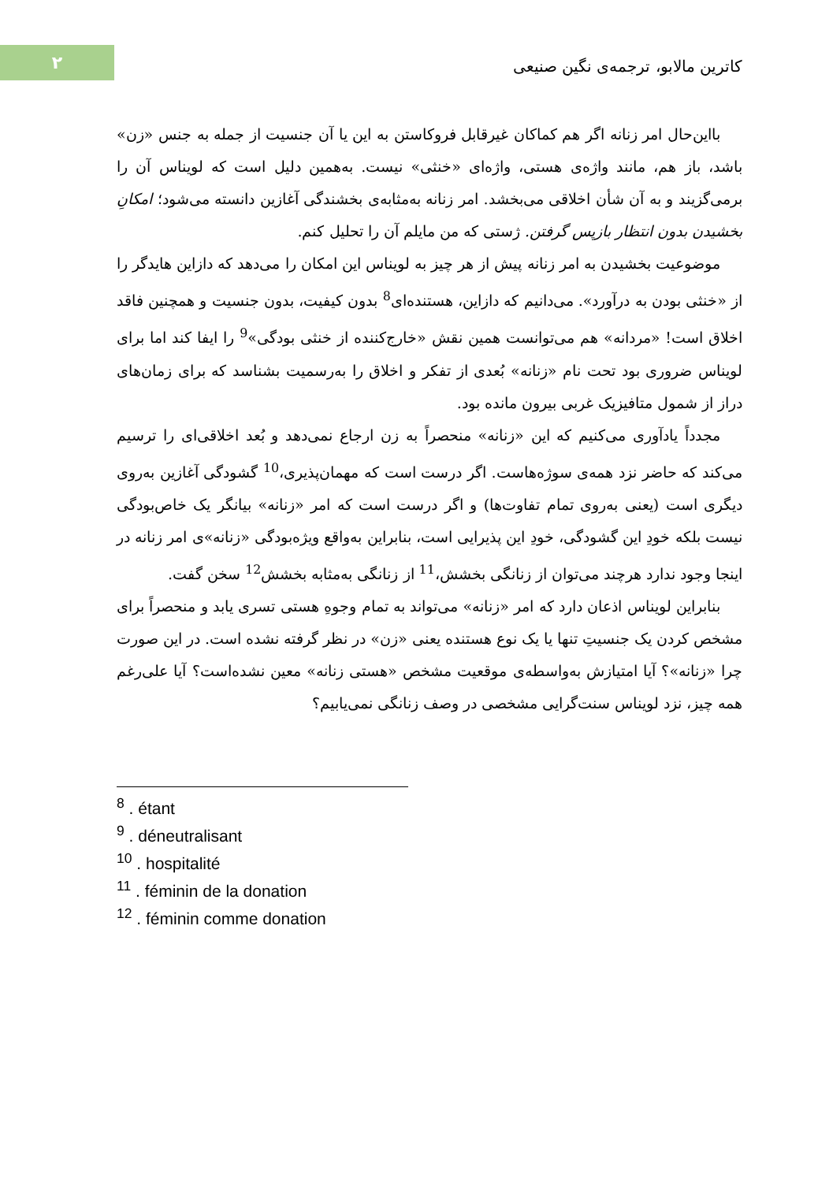۲
کاترین مالابو، ترجمه‌ی نگین صنیعی
بااین‌حال امر زنانه اگر هم کماکان غیرقابل فروکاستن به این یا آن جنسیت از جمله به جنس «زن» باشد، باز هم، مانند واژه‌ی هستی، واژه‌ای «خنثی» نیست. به‌همین دلیل است که لویناس آن را برمی‌گزیند و به آن شأن اخلاقی می‌بخشد. امر زنانه به‌مثابه‌ی بخشندگی آغازین دانسته می‌شود؛ امکانِ بخشیدن بدون انتظار بازپس گرفتن. ژستی که من مایلم آن را تحلیل کنم.
موضوعیت بخشیدن به امر زنانه پیش از هر چیز به لویناس این امکان را می‌دهد که دازاین هایدگر را از «خنثی بودن به درآورد». می‌دانیم که دازاین، هستنده‌ای<sup>8</sup> بدون کیفیت، بدون جنسیت و همچنین فاقد اخلاق است! «مردانه» هم می‌توانست همین نقش «خارج‌کننده از خنثی بودگی»<sup>9</sup> را ایفا کند اما برای لویناس ضروری بود تحت نام «زنانه» بُعدی از تفکر و اخلاق را به‌رسمیت بشناسد که برای زمان‌های دراز از شمول متافیزیک غربی بیرون مانده بود.
مجدداً یادآوری می‌کنیم که این «زنانه» منحصراً به زن ارجاع نمی‌دهد و بُعد اخلاقی‌ای را ترسیم می‌کند که حاضر نزد همه‌ی سوژه‌هاست. اگر درست است که مهمان‌پذیری،<sup>10</sup> گشودگی آغازین به‌روی دیگری است (یعنی به‌روی تمام تفاوت‌ها) و اگر درست است که امر «زنانه» بیانگر یک خاص‌بودگی نیست بلکه خودِ این گشودگی، خودِ این پذیرایی است، بنابراین به‌واقع ویژه‌بودگی «زنانه»ی امر زنانه در اینجا وجود ندارد هرچند می‌توان از زنانگی بخشش،<sup>11</sup> از زنانگی به‌مثابه بخشش<sup>12</sup> سخن گفت.
بنابراین لویناس اذعان دارد که امر «زنانه» می‌تواند به تمام وجوهِ هستی تسری یابد و منحصراً برای مشخص کردن یک جنسیتِ تنها یا یک نوع هستنده یعنی «زن» در نظر گرفته نشده است. در این صورت چرا «زنانه»؟ آیا امتیازش به‌واسطه‌ی موقعیت مشخص «هستی زنانه» معین نشده‌است؟ آیا علی‌رغم همه چیز، نزد لویناس سنت‌گرایی مشخصی در وصف زنانگی نمی‌یابیم؟
<sup>8</sup> . étant
<sup>9</sup> . déneutralisant
<sup>10</sup> . hospitalité
<sup>11</sup> . féminin de la donation
<sup>12</sup> . féminin comme donation